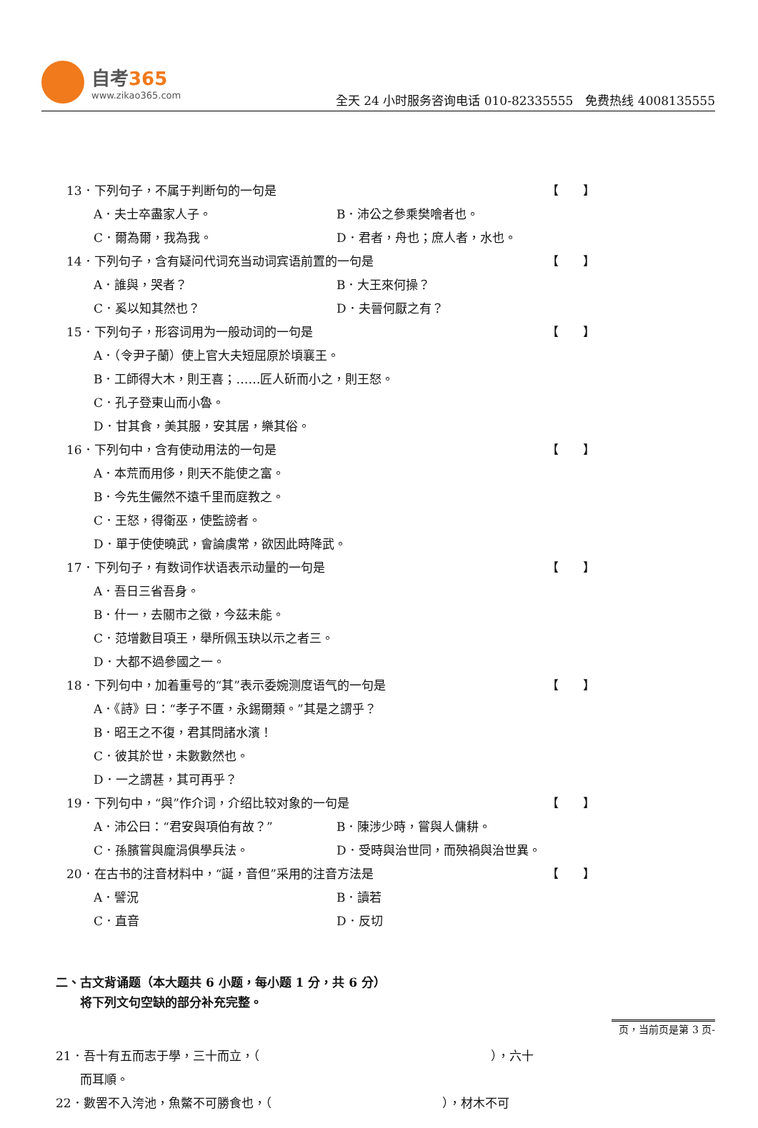自考365
www.zikao365.com
全天 24 小时服务咨询电话 010-82335555　免费热线 4008135555
13．下列句子，不属于判断句的一句是 【　　】
A．夫士卒盡家人子。 B．沛公之參乘樊噲者也。
C．爾為爾，我為我。 D．君者，舟也；庶人者，水也。
14．下列句子，含有疑问代词充当动词宾语前置的一句是 【　　】
A．誰與，哭者？ B．大王來何操？
C．奚以知其然也？ D．夫晉何厭之有？
15．下列句子，形容词用为一般动词的一句是 【　　】
A．（令尹子蘭）使上官大夫短屈原於頃襄王。
B．工師得大木，則王喜；……匠人斫而小之，則王怒。
C．孔子登東山而小魯。
D．甘其食，美其服，安其居，樂其俗。
16．下列句中，含有使动用法的一句是 【　　】
A．本荒而用侈，則天不能使之富。
B．今先生儼然不遠千里而庭教之。
C．王怒，得衛巫，使監謗者。
D．單于使使曉武，會論虞常，欲因此時降武。
17．下列句子，有数词作状语表示动量的一句是 【　　】
A．吾日三省吾身。
B．什一，去關市之徵，今茲未能。
C．范增數目項王，舉所佩玉玦以示之者三。
D．大都不過參國之一。
18．下列句中，加着重号的“其”表示委婉测度语气的一句是 【　　】
A．《詩》曰：“孝子不匱，永錫爾類。”其是之謂乎？
B．昭王之不復，君其問諸水濱！
C．彼其於世，未數數然也。
D．一之謂甚，其可再乎？
19．下列句中，“與”作介词，介绍比较对象的一句是 【　　】
A．沛公曰：“君安與項伯有故？” B．陳涉少時，嘗與人傭耕。
C．孫臏嘗與龐涓俱學兵法。 D．受時與治世同，而殃禍與治世異。
20．在古书的注音材料中，“誕，音但”采用的注音方法是 【　　】
A．譬況 B．讀若
C．直音 D．反切
二、古文背诵题（本大题共 6 小题，每小题 1 分，共 6 分）
　　将下列文句空缺的部分补充完整。
页，当前页是第 3 页-
21．吾十有五而志于學，三十而立，（　　　　　　　　　　　　　　　　　　　），六十
　　而耳順。
22．數罟不入洿池，魚鱉不可勝食也，（　　　　　　　　　　　　　　），材木不可